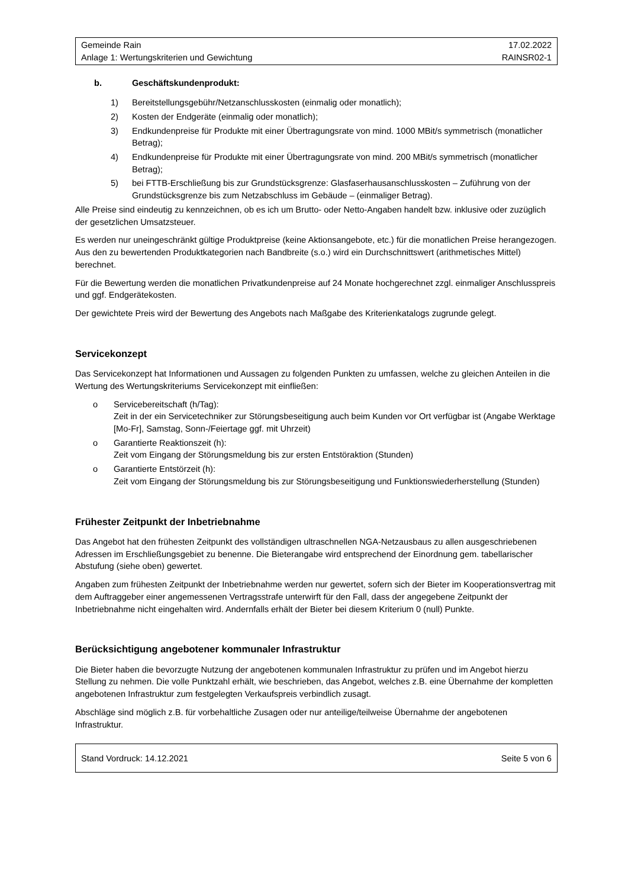Gemeinde Rain
Anlage 1: Wertungskriterien und Gewichtung
17.02.2022
RAINSR02-1
b. Geschäftskundenprodukt:
1) Bereitstellungsgebühr/Netzanschlusskosten (einmalig oder monatlich);
2) Kosten der Endgeräte (einmalig oder monatlich);
3) Endkundenpreise für Produkte mit einer Übertragungsrate von mind. 1000 MBit/s symmetrisch (monatlicher Betrag);
4) Endkundenpreise für Produkte mit einer Übertragungsrate von mind. 200 MBit/s symmetrisch (monatlicher Betrag);
5) bei FTTB-Erschließung bis zur Grundstücksgrenze: Glasfaserhausanschlusskosten – Zuführung von der Grundstücksgrenze bis zum Netzabschluss im Gebäude – (einmaliger Betrag).
Alle Preise sind eindeutig zu kennzeichnen, ob es ich um Brutto- oder Netto-Angaben handelt bzw. inklusive oder zuzüglich der gesetzlichen Umsatzsteuer.
Es werden nur uneingeschränkt gültige Produktpreise (keine Aktionsangebote, etc.) für die monatlichen Preise herangezogen. Aus den zu bewertenden Produktkategorien nach Bandbreite (s.o.) wird ein Durchschnittswert (arithmetisches Mittel) berechnet.
Für die Bewertung werden die monatlichen Privatkundenpreise auf 24 Monate hochgerechnet zzgl. einmaliger Anschlusspreis und ggf. Endgerätekosten.
Der gewichtete Preis wird der Bewertung des Angebots nach Maßgabe des Kriterienkatalogs zugrunde gelegt.
Servicekonzept
Das Servicekonzept hat Informationen und Aussagen zu folgenden Punkten zu umfassen, welche zu gleichen Anteilen in die Wertung des Wertungskriteriums Servicekonzept mit einfließen:
o Servicebereitschaft (h/Tag):
Zeit in der ein Servicetechniker zur Störungsbeseitigung auch beim Kunden vor Ort verfügbar ist (Angabe Werktage [Mo-Fr], Samstag, Sonn-/Feiertage ggf. mit Uhrzeit)
o Garantierte Reaktionszeit (h):
Zeit vom Eingang der Störungsmeldung bis zur ersten Entstöraktion (Stunden)
o Garantierte Entstörzeit (h):
Zeit vom Eingang der Störungsmeldung bis zur Störungsbeseitigung und Funktionswiederherstellung (Stunden)
Frühester Zeitpunkt der Inbetriebnahme
Das Angebot hat den frühesten Zeitpunkt des vollständigen ultraschnellen NGA-Netzausbaus zu allen ausgeschriebenen Adressen im Erschließungsgebiet zu benenne. Die Bieterangabe wird entsprechend der Einordnung gem. tabellarischer Abstufung (siehe oben) gewertet.
Angaben zum frühesten Zeitpunkt der Inbetriebnahme werden nur gewertet, sofern sich der Bieter im Kooperationsvertrag mit dem Auftraggeber einer angemessenen Vertragsstrafe unterwirft für den Fall, dass der angegebene Zeitpunkt der Inbetriebnahme nicht eingehalten wird. Andernfalls erhält der Bieter bei diesem Kriterium 0 (null) Punkte.
Berücksichtigung angebotener kommunaler Infrastruktur
Die Bieter haben die bevorzugte Nutzung der angebotenen kommunalen Infrastruktur zu prüfen und im Angebot hierzu Stellung zu nehmen. Die volle Punktzahl erhält, wie beschrieben, das Angebot, welches z.B. eine Übernahme der kompletten angebotenen Infrastruktur zum festgelegten Verkaufspreis verbindlich zusagt.
Abschläge sind möglich z.B. für vorbehaltliche Zusagen oder nur anteilige/teilweise Übernahme der angebotenen Infrastruktur.
Stand Vordruck: 14.12.2021 Seite 5 von 6